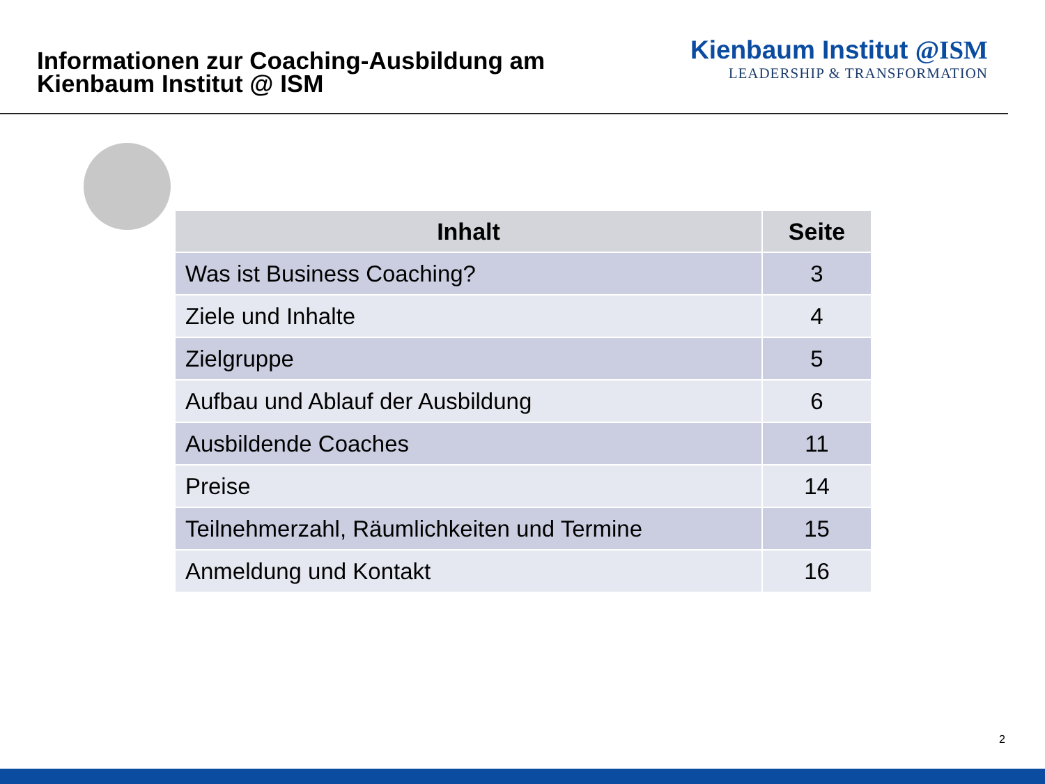Informationen zur Coaching-Ausbildung am
Kienbaum Institut @ ISM
Kienbaum Institut @ISM
LEADERSHIP & TRANSFORMATION
| Inhalt | Seite |
| --- | --- |
| Was ist Business Coaching? | 3 |
| Ziele und Inhalte | 4 |
| Zielgruppe | 5 |
| Aufbau und Ablauf der Ausbildung | 6 |
| Ausbildende Coaches | 11 |
| Preise | 14 |
| Teilnehmerzahl, Räumlichkeiten und Termine | 15 |
| Anmeldung und Kontakt | 16 |
2